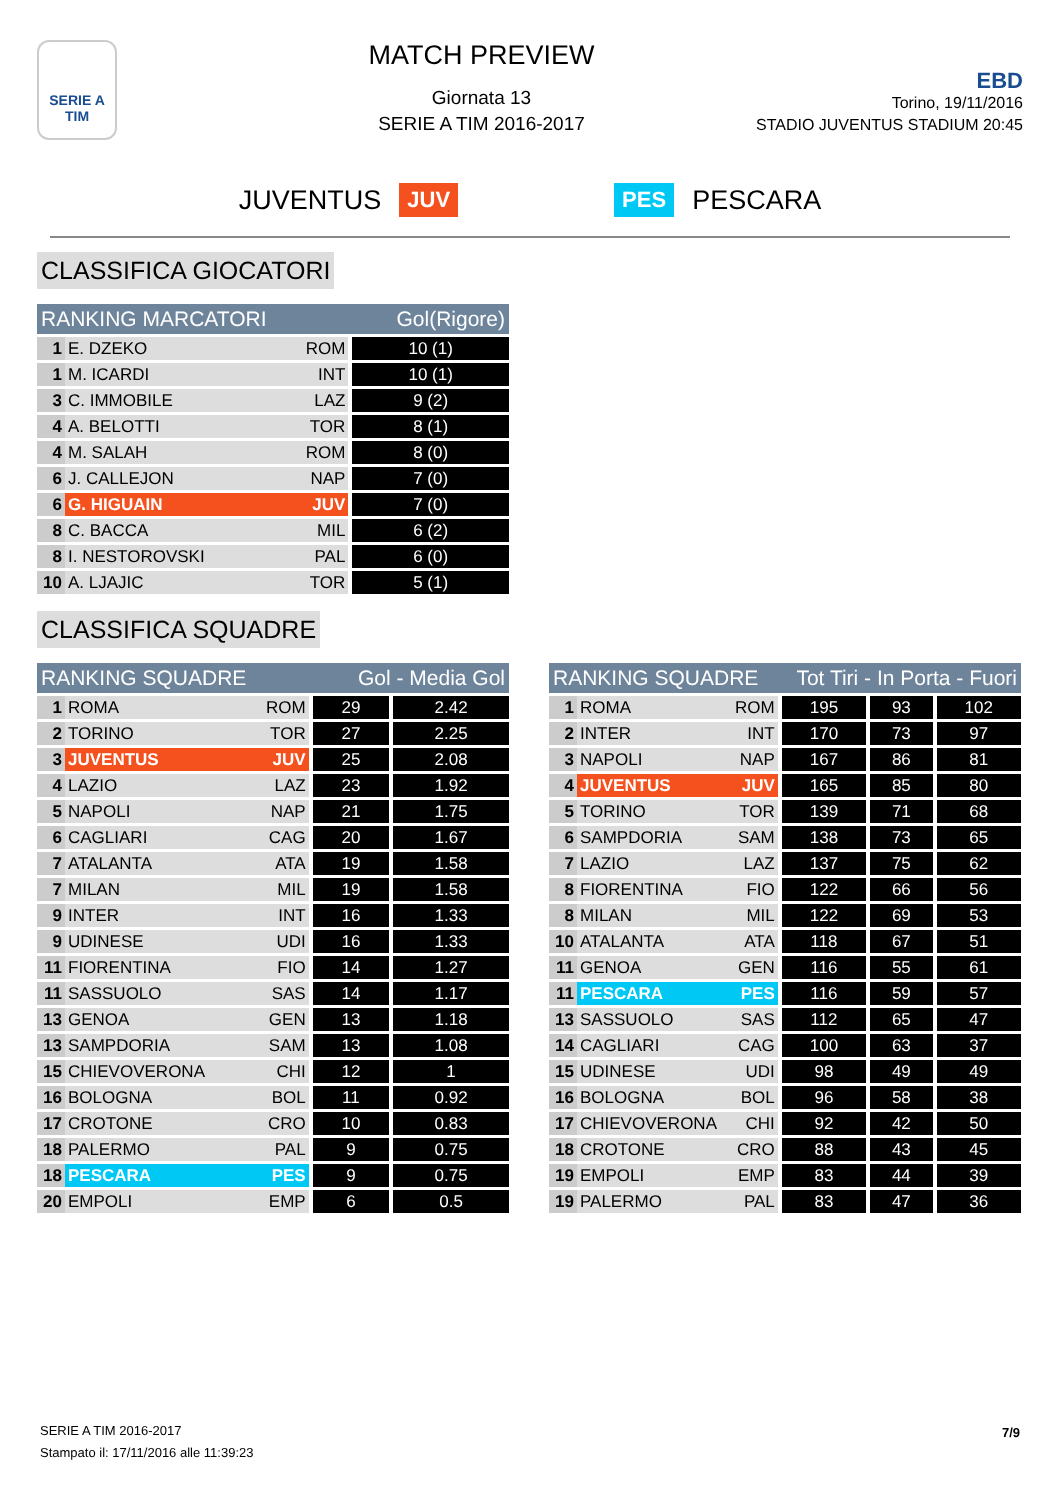SERIE A
TIM
MATCH PREVIEW
Giornata 13
SERIE A TIM 2016-2017
EBD
Torino, 19/11/2016
STADIO JUVENTUS STADIUM 20:45
JUVENTUS JUV PES PESCARA
CLASSIFICA GIOCATORI
| RANKING MARCATORI | | | Gol(Rigore) |
| --- | --- | --- | --- |
| 1 | E. DZEKO | ROM | 10 (1) |
| 1 | M. ICARDI | INT | 10 (1) |
| 3 | C. IMMOBILE | LAZ | 9 (2) |
| 4 | A. BELOTTI | TOR | 8 (1) |
| 4 | M. SALAH | ROM | 8 (0) |
| 6 | J. CALLEJON | NAP | 7 (0) |
| 6 | G. HIGUAIN | JUV | 7 (0) |
| 8 | C. BACCA | MIL | 6 (2) |
| 8 | I. NESTOROVSKI | PAL | 6 (0) |
| 10 | A. LJAJIC | TOR | 5 (1) |
CLASSIFICA SQUADRE
| RANKING SQUADRE | | | Gol - Media Gol | |
| --- | --- | --- | --- | --- |
| 1 | ROMA | ROM | 29 | 2.42 |
| 2 | TORINO | TOR | 27 | 2.25 |
| 3 | JUVENTUS | JUV | 25 | 2.08 |
| 4 | LAZIO | LAZ | 23 | 1.92 |
| 5 | NAPOLI | NAP | 21 | 1.75 |
| 6 | CAGLIARI | CAG | 20 | 1.67 |
| 7 | ATALANTA | ATA | 19 | 1.58 |
| 7 | MILAN | MIL | 19 | 1.58 |
| 9 | INTER | INT | 16 | 1.33 |
| 9 | UDINESE | UDI | 16 | 1.33 |
| 11 | FIORENTINA | FIO | 14 | 1.27 |
| 11 | SASSUOLO | SAS | 14 | 1.17 |
| 13 | GENOA | GEN | 13 | 1.18 |
| 13 | SAMPDORIA | SAM | 13 | 1.08 |
| 15 | CHIEVOVERONA | CHI | 12 | 1 |
| 16 | BOLOGNA | BOL | 11 | 0.92 |
| 17 | CROTONE | CRO | 10 | 0.83 |
| 18 | PALERMO | PAL | 9 | 0.75 |
| 18 | PESCARA | PES | 9 | 0.75 |
| 20 | EMPOLI | EMP | 6 | 0.5 |
| RANKING SQUADRE | | | Tot Tiri - In Porta - Fuori | | |
| --- | --- | --- | --- | --- | --- |
| 1 | ROMA | ROM | 195 | 93 | 102 |
| 2 | INTER | INT | 170 | 73 | 97 |
| 3 | NAPOLI | NAP | 167 | 86 | 81 |
| 4 | JUVENTUS | JUV | 165 | 85 | 80 |
| 5 | TORINO | TOR | 139 | 71 | 68 |
| 6 | SAMPDORIA | SAM | 138 | 73 | 65 |
| 7 | LAZIO | LAZ | 137 | 75 | 62 |
| 8 | FIORENTINA | FIO | 122 | 66 | 56 |
| 8 | MILAN | MIL | 122 | 69 | 53 |
| 10 | ATALANTA | ATA | 118 | 67 | 51 |
| 11 | GENOA | GEN | 116 | 55 | 61 |
| 11 | PESCARA | PES | 116 | 59 | 57 |
| 13 | SASSUOLO | SAS | 112 | 65 | 47 |
| 14 | CAGLIARI | CAG | 100 | 63 | 37 |
| 15 | UDINESE | UDI | 98 | 49 | 49 |
| 16 | BOLOGNA | BOL | 96 | 58 | 38 |
| 17 | CHIEVOVERONA | CHI | 92 | 42 | 50 |
| 18 | CROTONE | CRO | 88 | 43 | 45 |
| 19 | EMPOLI | EMP | 83 | 44 | 39 |
| 19 | PALERMO | PAL | 83 | 47 | 36 |
SERIE A TIM 2016-2017
Stampato il: 17/11/2016 alle 11:39:23
7/9